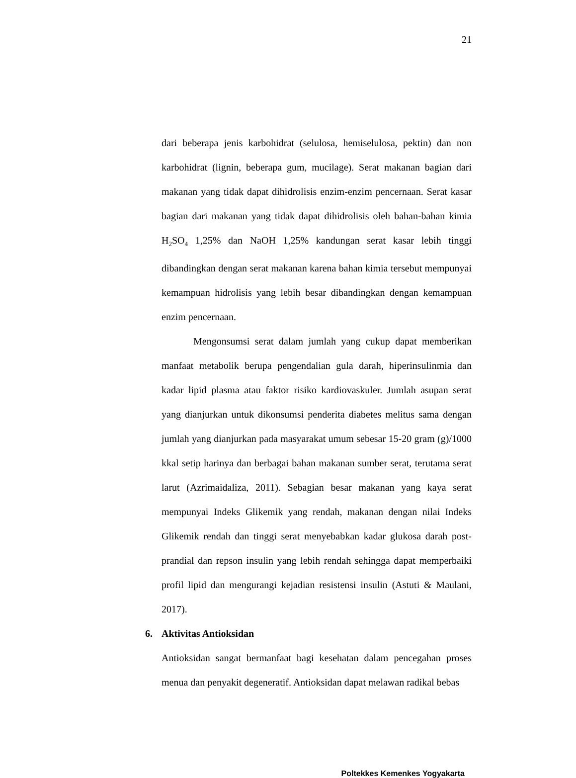21
dari beberapa jenis karbohidrat (selulosa, hemiselulosa, pektin) dan non karbohidrat (lignin, beberapa gum, mucilage). Serat makanan bagian dari makanan yang tidak dapat dihidrolisis enzim-enzim pencernaan. Serat kasar bagian dari makanan yang tidak dapat dihidrolisis oleh bahan-bahan kimia H<sub>2</sub>SO<sub>4</sub> 1,25% dan NaOH 1,25% kandungan serat kasar lebih tinggi dibandingkan dengan serat makanan karena bahan kimia tersebut mempunyai kemampuan hidrolisis yang lebih besar dibandingkan dengan kemampuan enzim pencernaan.
Mengonsumsi serat dalam jumlah yang cukup dapat memberikan manfaat metabolik berupa pengendalian gula darah, hiperinsulinmia dan kadar lipid plasma atau faktor risiko kardiovaskuler. Jumlah asupan serat yang dianjurkan untuk dikonsumsi penderita diabetes melitus sama dengan jumlah yang dianjurkan pada masyarakat umum sebesar 15-20 gram (g)/1000 kkal setip harinya dan berbagai bahan makanan sumber serat, terutama serat larut (Azrimaidaliza, 2011). Sebagian besar makanan yang kaya serat mempunyai Indeks Glikemik yang rendah, makanan dengan nilai Indeks Glikemik rendah dan tinggi serat menyebabkan kadar glukosa darah post-prandial dan repson insulin yang lebih rendah sehingga dapat memperbaiki profil lipid dan mengurangi kejadian resistensi insulin (Astuti & Maulani, 2017).
6. Aktivitas Antioksidan
Antioksidan sangat bermanfaat bagi kesehatan dalam pencegahan proses menua dan penyakit degeneratif. Antioksidan dapat melawan radikal bebas
Poltekkes Kemenkes Yogyakarta